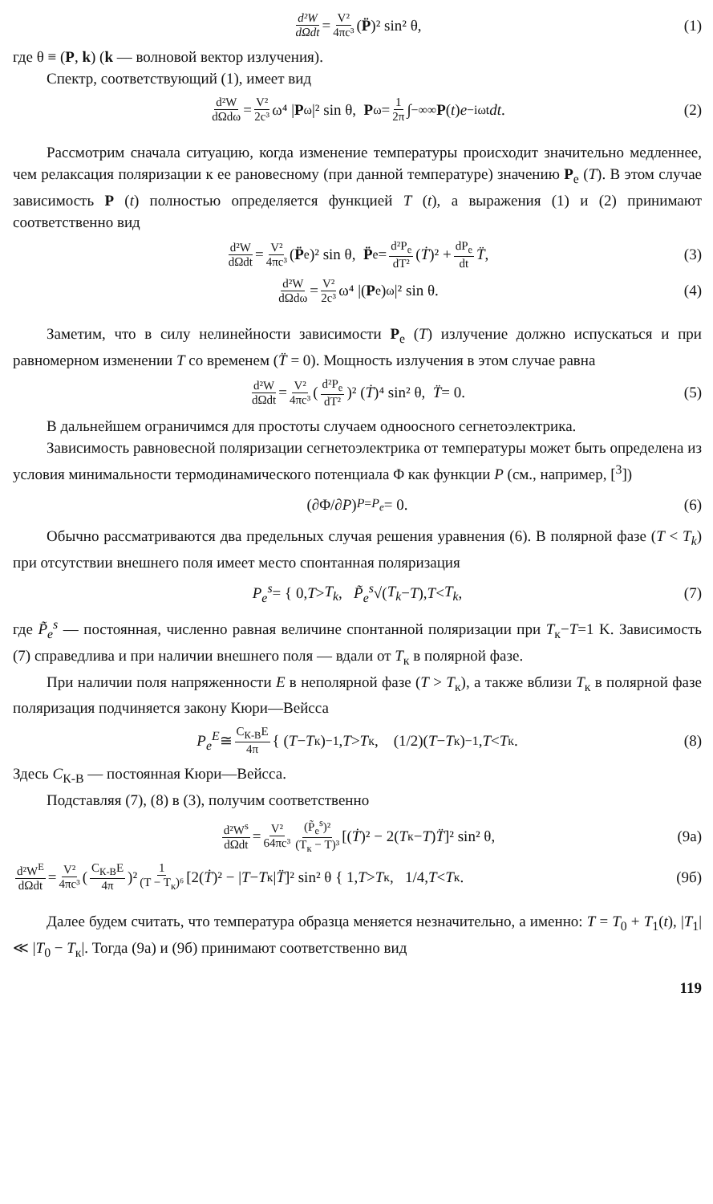d²W dΩdt = V² 4πc³ (P̈)² sin² θ, (1)
где θ ≡ (P, k) (k — волновой вектор излучения).
Спектр, соответствующий (1), имеет вид
d²W dΩdω = V² 2c³ ω⁴ | P<sub>ω</sub>|² sin θ, P<sub>ω</sub> = 1 2π ∫<sub>−∞</sub><sup>∞</sup> P (t) e<sup>−iωt</sup> dt. (2)
Рассмотрим сначала ситуацию, когда изменение температуры происходит значительно медленнее, чем релаксация поляризации к ее рановесному (при данной температуре) значению P<sub>e</sub> (T). В этом случае зависимость P (t) полностью определяется функцией T (t), а выражения (1) и (2) принимают соответственно вид
d²W dΩdt = V² 4πc³ (P̈<sub>e</sub>)² sin θ, P̈<sub>e</sub> = d²P<sub>e</sub> dT² (Ṫ)² + dP<sub>e</sub> dt T̈, (3)
d²W dΩdω = V² 2c³ ω⁴ |(P<sub>e</sub>)<sub>ω</sub>|² sin θ. (4)
Заметим, что в силу нелинейности зависимости P<sub>e</sub> (T) излучение должно испускаться и при равномерном изменении T со временем (T̈ = 0). Мощность излучения в этом случае равна
d²W dΩdt = V² 4πc³ (d²P<sub>e</sub> dT²)² (Ṫ)⁴ sin² θ, T̈ = 0. (5)
В дальнейшем ограничимся для простоты случаем одноосного сегнетоэлектрика.
Зависимость равновесной поляризации сегнетоэлектрика от температуры может быть определена из условия минимальности термодинамического потенциала Φ как функции P (см., например, [<sup>3</sup>])
(∂Φ/∂ P)<sub>P=P<sub>e</sub></sub> = 0. (6)
Обычно рассматриваются два предельных случая решения уравнения (6). В полярной фазе (T < T<sub>k</sub>) при отсутствии внешнего поля имеет место спонтанная поляризация
P<sub>e</sub><sup>s</sup> = { 0, T > T<sub>k</sub>, P̃<sub>e</sub><sup>s</sup> √(T<sub>k</sub> − T), T < T<sub>k</sub>, (7)
где P̃<sub>e</sub><sup>s</sup> — постоянная, численно равная величине спонтанной поляризации при T<sub>к</sub>−T=1 K. Зависимость (7) справедлива и при наличии внешнего поля — вдали от T<sub>к</sub> в полярной фазе.
При наличии поля напряженности E в неполярной фазе (T > T<sub>к</sub>), а также вблизи T<sub>к</sub> в полярной фазе поляризация подчиняется закону Кюри—Вейсса
P<sub>e</sub><sup>E</sup> ≅ C<sub>К-В</sub>E 4π { (T − T<sub>к</sub>)<sup>−1</sup>, T > T<sub>к</sub>, (1/2)(T − T<sub>к</sub>)<sup>−1</sup>, T < T<sub>к</sub>. (8)
Здесь C<sub>К-В</sub> — постоянная Кюри—Вейсса.
Подставляя (7), (8) в (3), получим соответственно
d²W<sup>s</sup> dΩdt = V² 64πc³ (P̃<sub>e</sub><sup>s</sup>)² (T<sub>к</sub> − T)³ [(Ṫ)² − 2(T<sub>к</sub> − T) T̈]² sin² θ, (9а)
d²W<sup>E</sup> dΩdt = V² 4πc³ (C<sub>К-В</sub>E 4π)² 1 (T − T<sub>к</sub>)⁶ [2(Ṫ)² − | T − T<sub>к</sub>| T̈]² sin² θ { 1, T > T<sub>к</sub>, 1/4, T < T<sub>к</sub>. (9б)
Далее будем считать, что температура образца меняется незначительно, а именно: T = T<sub>0</sub> + T<sub>1</sub>(t), |T<sub>1</sub>| ≪ |T<sub>0</sub> − T<sub>к</sub>|. Тогда (9а) и (9б) принимают соответственно вид
119